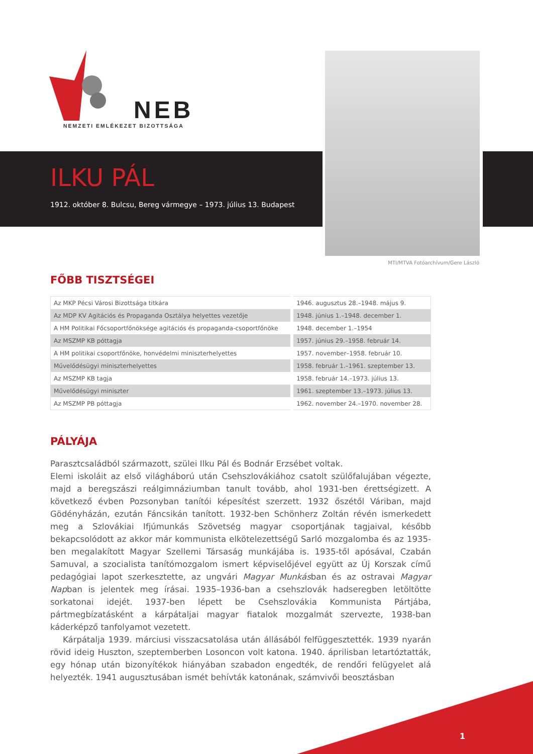NEB
NEMZETI EMLÉKEZET BIZOTTSÁGA
ILKU PÁL
1912. október 8. Bulcsu, Bereg vármegye – 1973. július 13. Budapest
MTI/MTVA Fotóarchívum/Gere László
FŐBB TISZTSÉGEI
| Az MKP Pécsi Városi Bizottsága titkára | 1946. augusztus 28.–1948. május 9. |
| Az MDP KV Agitációs és Propaganda Osztálya helyettes vezetője | 1948. június 1.–1948. december 1. |
| A HM Politikai Főcsoportfőnöksége agitációs és propaganda-csoportfőnöke | 1948. december 1.–1954 |
| Az MSZMP KB póttagja | 1957. június 29.–1958. február 14. |
| A HM politikai csoportfőnöke, honvédelmi miniszterhelyettes | 1957. november–1958. február 10. |
| Művelődésügyi miniszterhelyettes | 1958. február 1.–1961. szeptember 13. |
| Az MSZMP KB tagja | 1958. február 14.–1973. július 13. |
| Művelődésügyi miniszter | 1961. szeptember 13.–1973. július 13. |
| Az MSZMP PB póttagja | 1962. november 24.–1970. november 28. |
PÁLYÁJA
Parasztcsaládból származott, szülei Ilku Pál és Bodnár Erzsébet voltak.
Elemi iskoláit az első világháború után Csehszlovákiához csatolt szülőfalujában végezte, majd a beregszászi reálgimnáziumban tanult tovább, ahol 1931-ben érettségizett. A következő évben Pozsonyban tanítói képesítést szerzett. 1932 őszétől Váriban, majd Gödényházán, ezután Fáncsikán tanított. 1932-ben Schönherz Zoltán révén ismerkedett meg a Szlovákiai Ifjúmunkás Szövetség magyar csoportjának tagjaival, később bekapcsolódott az akkor már kommunista elkötelezettségű Sarló mozgalomba és az 1935-ben megalakított Magyar Szellemi Társaság munkájába is. 1935-től apósával, Czabán Samuval, a szocialista tanítómozgalom ismert képviselőjével együtt az Új Korszak című pedagógiai lapot szerkesztette, az ungvári Magyar Munkásban és az ostravai Magyar Napban is jelentek meg írásai. 1935–1936-ban a csehszlovák hadseregben letöltötte sorkatonai idejét. 1937-ben lépett be Csehszlovákia Kommunista Pártjába, pártmegbízatásként a kárpátaljai magyar fiatalok mozgalmát szervezte, 1938-ban káderképző tanfolyamot vezetett.
Kárpátalja 1939. márciusi visszacsatolása után állásából felfüggesztették. 1939 nyarán rövid ideig Huszton, szeptemberben Losoncon volt katona. 1940. áprilisban letartóztatták, egy hónap után bizonyítékok hiányában szabadon engedték, de rendőri felügyelet alá helyezték. 1941 augusztusában ismét behívták katonának, számvivői beosztásban
1